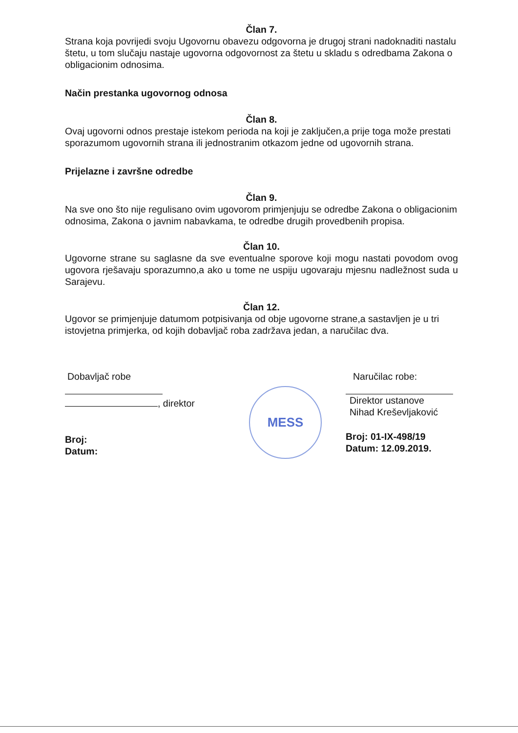Član 7.
Strana koja povrijedi svoju Ugovornu obavezu odgovorna je drugoj strani nadoknaditi nastalu štetu, u tom slučaju nastaje ugovorna odgovornost za štetu u skladu s odredbama Zakona o obligacionim odnosima.
Način prestanka ugovornog odnosa
Član 8.
Ovaj ugovorni odnos prestaje istekom perioda na koji je zaključen,a prije toga može prestati sporazumom ugovornih strana ili jednostranim otkazom jedne od ugovornih strana.
Prijelazne i završne odredbe
Član 9.
Na sve ono što nije regulisano ovim ugovorom primjenjuju se odredbe Zakona o obligacionim odnosima, Zakona o javnim nabavkama, te odredbe drugih provedbenih propisa.
Član 10.
Ugovorne strane su saglasne da sve eventualne sporove koji mogu nastati povodom ovog ugovora rješavaju sporazumno,a ako u tome ne uspiju ugovaraju mjesnu nadležnost suda u Sarajevu.
Član 12.
Ugovor se primjenjuje datumom potpisivanja od obje ugovorne strane,a sastavljen je u tri istovjetna primjerka, od kojih dobavljač roba zadržava jedan, a naručilac dva.
Dobavljač robe
, direktor
Broj:
Datum:
Naručilac robe:
Direktor ustanove
Nihad Kreševljaković
Broj: 01-IX-498/19
Datum: 12.09.2019.
MESS